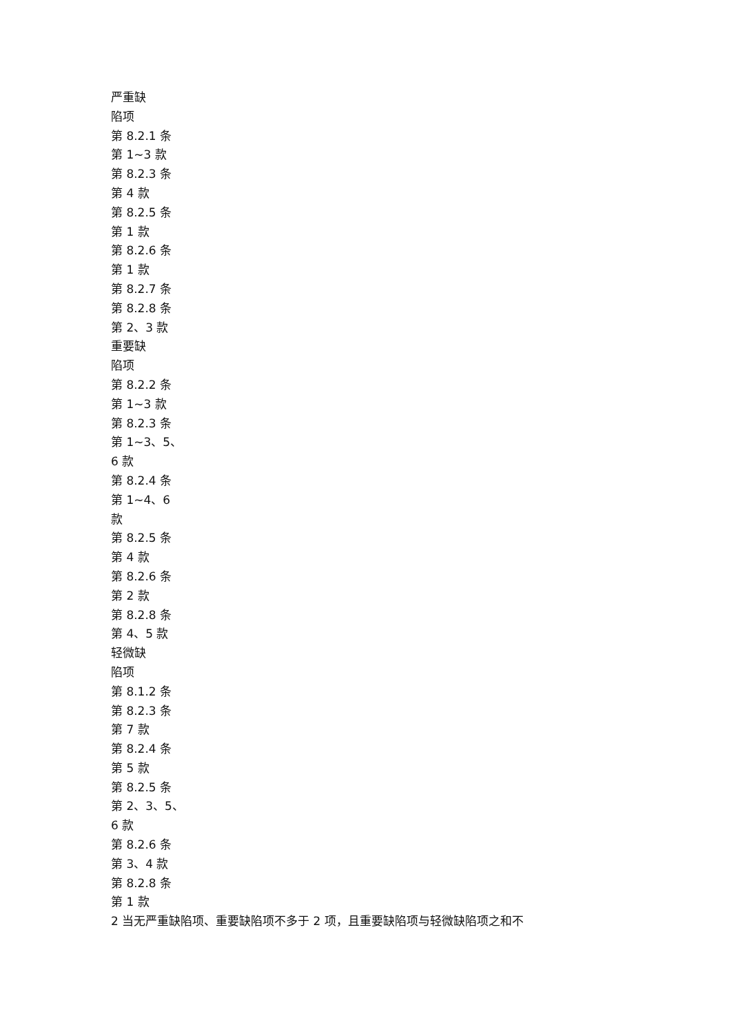严重缺
陷项
第 8.2.1 条
第 1~3 款
第 8.2.3 条
第 4 款
第 8.2.5 条
第 1 款
第 8.2.6 条
第 1 款
第 8.2.7 条
第 8.2.8 条
第 2、3 款
重要缺
陷项
第 8.2.2 条
第 1~3 款
第 8.2.3 条
第 1~3、5、
6 款
第 8.2.4 条
第 1~4、6
款
第 8.2.5 条
第 4 款
第 8.2.6 条
第 2 款
第 8.2.8 条
第 4、5 款
轻微缺
陷项
第 8.1.2 条
第 8.2.3 条
第 7 款
第 8.2.4 条
第 5 款
第 8.2.5 条
第 2、3、5、
6 款
第 8.2.6 条
第 3、4 款
第 8.2.8 条
第 1 款
2 当无严重缺陷项、重要缺陷项不多于 2 项，且重要缺陷项与轻微缺陷项之和不